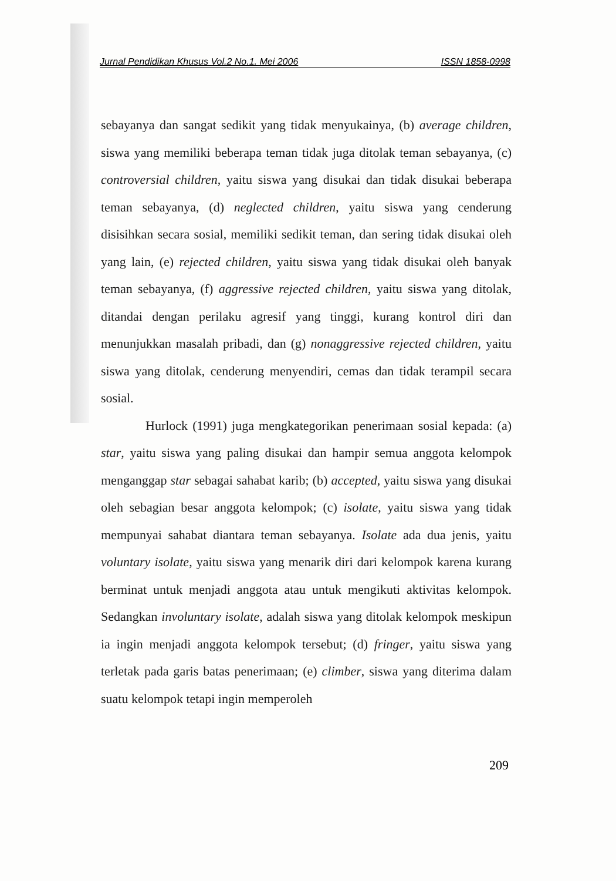Jurnal Pendidikan Khusus Vol.2 No.1. Mei 2006 ISSN 1858-0998
sebayanya dan sangat sedikit yang tidak menyukainya, (b) average children, siswa yang memiliki beberapa teman tidak juga ditolak teman sebayanya, (c) controversial children, yaitu siswa yang disukai dan tidak disukai beberapa teman sebayanya, (d) neglected children, yaitu siswa yang cenderung disisihkan secara sosial, memiliki sedikit teman, dan sering tidak disukai oleh yang lain, (e) rejected children, yaitu siswa yang tidak disukai oleh banyak teman sebayanya, (f) aggressive rejected children, yaitu siswa yang ditolak, ditandai dengan perilaku agresif yang tinggi, kurang kontrol diri dan menunjukkan masalah pribadi, dan (g) nonaggressive rejected children, yaitu siswa yang ditolak, cenderung menyendiri, cemas dan tidak terampil secara sosial.
Hurlock (1991) juga mengkategorikan penerimaan sosial kepada: (a) star, yaitu siswa yang paling disukai dan hampir semua anggota kelompok menganggap star sebagai sahabat karib; (b) accepted, yaitu siswa yang disukai oleh sebagian besar anggota kelompok; (c) isolate, yaitu siswa yang tidak mempunyai sahabat diantara teman sebayanya. Isolate ada dua jenis, yaitu voluntary isolate, yaitu siswa yang menarik diri dari kelompok karena kurang berminat untuk menjadi anggota atau untuk mengikuti aktivitas kelompok. Sedangkan involuntary isolate, adalah siswa yang ditolak kelompok meskipun ia ingin menjadi anggota kelompok tersebut; (d) fringer, yaitu siswa yang terletak pada garis batas penerimaan; (e) climber, siswa yang diterima dalam suatu kelompok tetapi ingin memperoleh
209